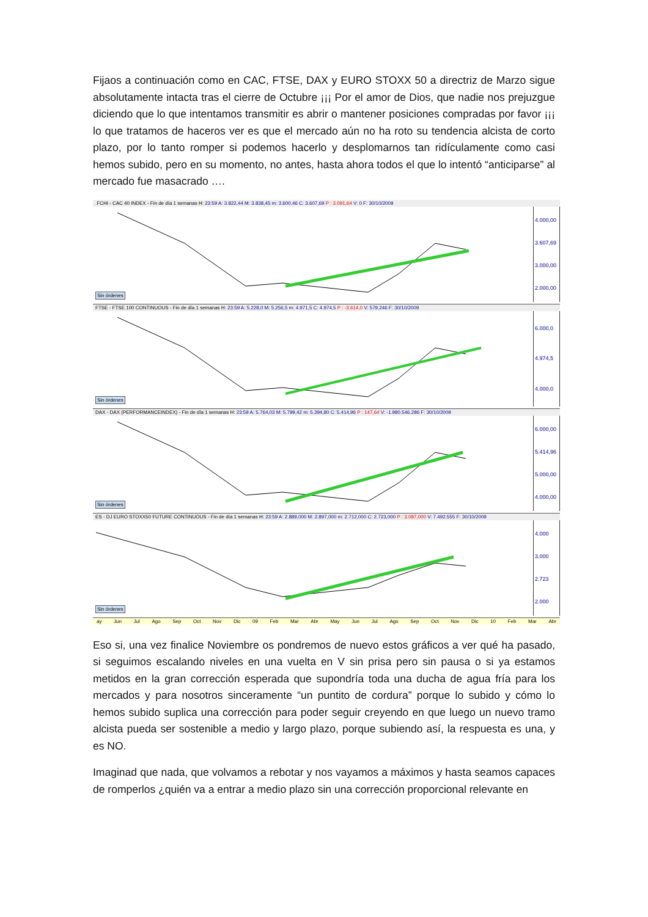Fijaos a continuación como en CAC, FTSE, DAX y EURO STOXX 50 a directriz de Marzo sigue absolutamente intacta tras el cierre de Octubre ¡¡¡ Por el amor de Dios, que nadie nos prejuzgue diciendo que lo que intentamos transmitir es abrir o mantener posiciones compradas por favor ¡¡¡ lo que tratamos de haceros ver es que el mercado aún no ha roto su tendencia alcista de corto plazo, por lo tanto romper si podemos hacerlo y desplomarnos tan ridículamente como casi hemos subido, pero en su momento, no antes, hasta ahora todos el que lo intentó “anticiparse” al mercado fue masacrado ….
.FCHI - CAC 40 INDEX - Fin de día 1 semanas H: 23:59 A: 3.822,44 M: 3.838,45 m: 3.600,46 C: 3.607,69 P : 3.091,64 V: 0 F: 30/10/2009
Sin órdenes
4.000,00
3.607,69
3.000,00
2.000,00
FTSE - FTSE 100 CONTINUOUS - Fin de día 1 semanas H: 23:59 A: 5.228,0 M: 5.256,5 m: 4.971,5 C: 4.974,5 P : -3.614,0 V: 579.246 F: 30/10/2009
Sin órdenes
6.000,0
4.974,5
4.000,0
DAX - DAX (PERFORMANCEINDEX) - Fin de día 1 semanas H: 23:59 A: 5.764,03 M: 5.799,42 m: 5.394,80 C: 5.414,96 P : 147,64 V: -1.980.546.286 F: 30/10/2009
Sin órdenes
6.000,00
5.414,96
5.000,00
4.000,00
ES - DJ EURO STOXX50 FUTURE CONTINUOUS - Fin de día 1 semanas H: 23:59 A: 2.889,000 M: 2.897,000 m: 2.712,000 C: 2.723,000 P : 3.087,000 V: 7.492.555 F: 30/10/2009
Sin órdenes
4.000
3.000
2.723
2.000
ay Jun Jul Ago Sep Oct Nov Dic 09 Feb Mar Abr May Jun Jul Ago Sep Oct Nov Dic 10 Feb Mar Abr
Eso si, una vez finalice Noviembre os pondremos de nuevo estos gráficos a ver qué ha pasado, si seguimos escalando niveles en una vuelta en V sin prisa pero sin pausa o si ya estamos metidos en la gran corrección esperada que supondría toda una ducha de agua fría para los mercados y para nosotros sinceramente “un puntito de cordura” porque lo subido y cómo lo hemos subido suplica una corrección para poder seguir creyendo en que luego un nuevo tramo alcista pueda ser sostenible a medio y largo plazo, porque subiendo así, la respuesta es una, y es NO.
Imaginad que nada, que volvamos a rebotar y nos vayamos a máximos y hasta seamos capaces de romperlos ¿quién va a entrar a medio plazo sin una corrección proporcional relevante en